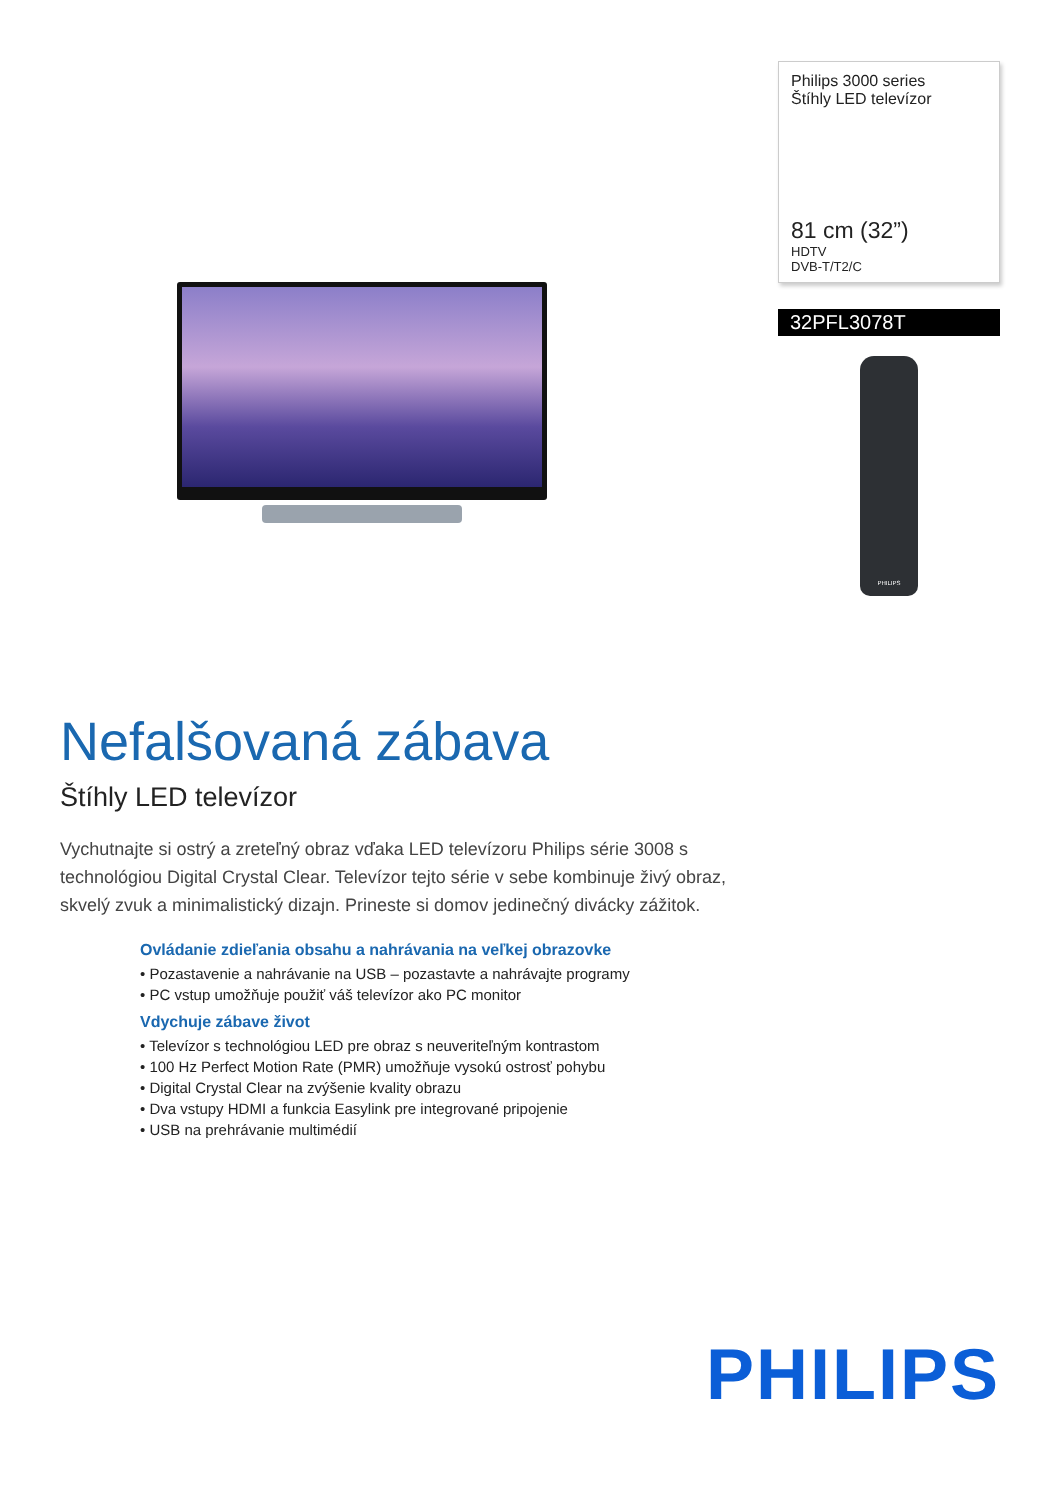Philips 3000 series
Štíhly LED televízor
81 cm (32”)
HDTV
DVB-T/T2/C
32PFL3078T
PHILIPS
Nefalšovaná zábava
Štíhly LED televízor
Vychutnajte si ostrý a zreteľný obraz vďaka LED televízoru Philips série 3008 s technológiou Digital Crystal Clear. Televízor tejto série v sebe kombinuje živý obraz, skvelý zvuk a minimalistický dizajn. Prineste si domov jedinečný divácky zážitok.
Ovládanie zdieľania obsahu a nahrávania na veľkej obrazovke
• Pozastavenie a nahrávanie na USB – pozastavte a nahrávajte programy
• PC vstup umožňuje použiť váš televízor ako PC monitor
Vdychuje zábave život
• Televízor s technológiou LED pre obraz s neuveriteľným kontrastom
• 100 Hz Perfect Motion Rate (PMR) umožňuje vysokú ostrosť pohybu
• Digital Crystal Clear na zvýšenie kvality obrazu
• Dva vstupy HDMI a funkcia Easylink pre integrované pripojenie
• USB na prehrávanie multimédií
PHILIPS